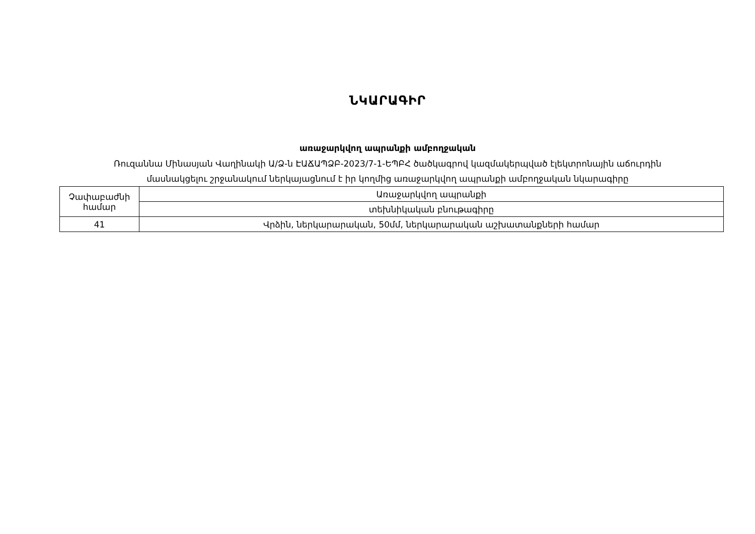ՆԿԱՐԱԳԻՐ
առաջարկվող ապրանքի ամբողջական
Ռուզաննա Մինասյան Վաղինակի Ա/Ձ-ն ԷԱՃԱՊՁԲ-2023/7-1-ԵՊԲՀ ծածկագրով կազմակերպված էլեկտրոնային աճուրդին
մասնակցելու շրջանակում ներկայացնում է իր կողմից առաջարկվող ապրանքի ամբողջական նկարագիրը
| Չափաբաժնի համար | Առաջարկվող ապրանքի |
| | տեխնիկական բնութագիրը |
| 41 | Վրձին, ներկարարական, 50մմ, ներկարարական աշխատանքների համար |